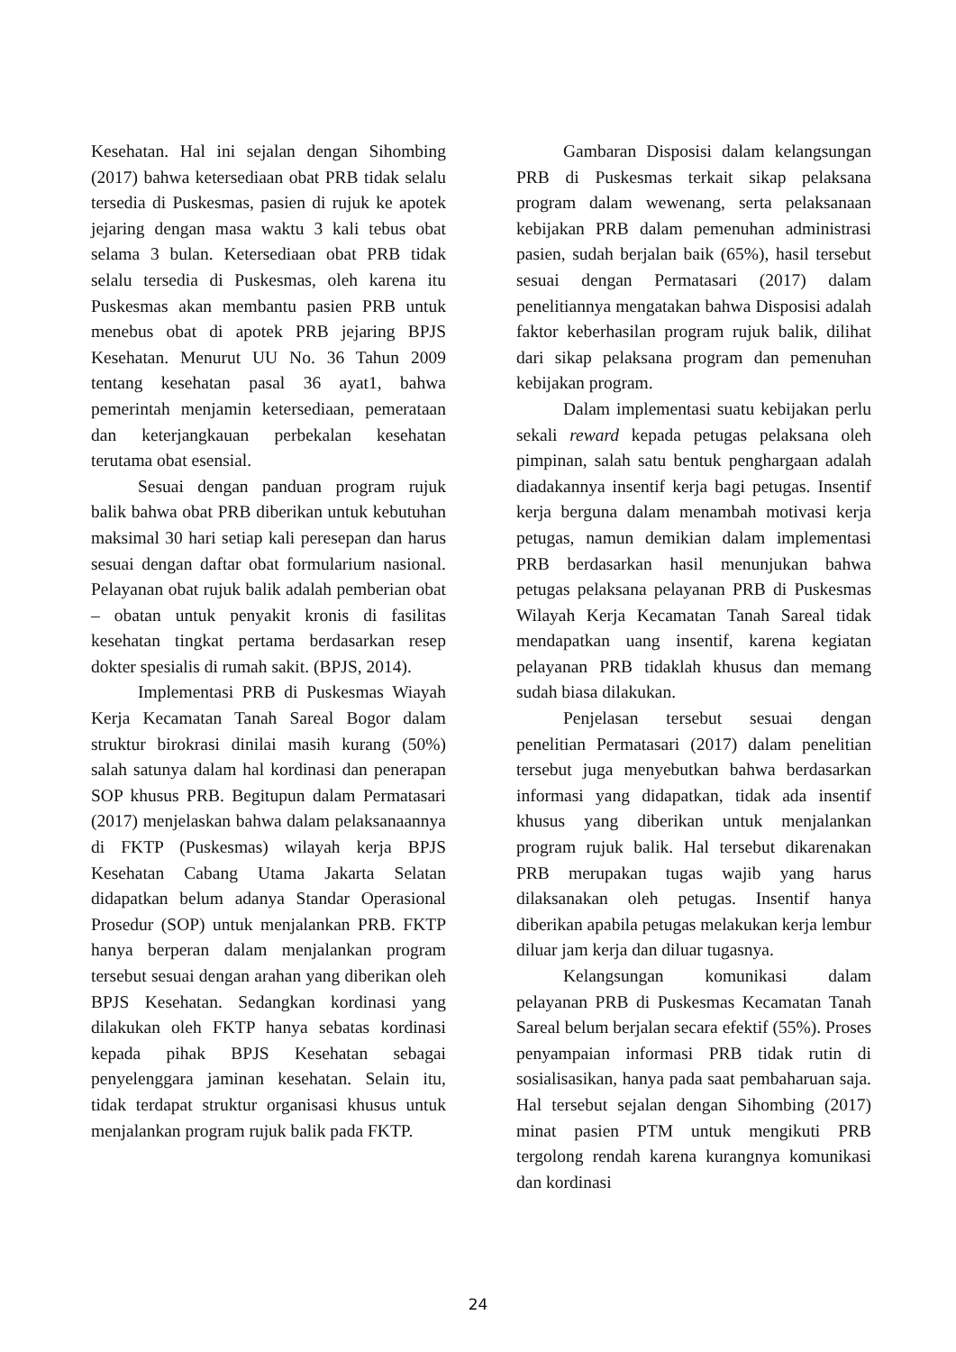Kesehatan. Hal ini sejalan dengan Sihombing (2017) bahwa ketersediaan obat PRB tidak selalu tersedia di Puskesmas, pasien di rujuk ke apotek jejaring dengan masa waktu 3 kali tebus obat selama 3 bulan. Ketersediaan obat PRB tidak selalu tersedia di Puskesmas, oleh karena itu Puskesmas akan membantu pasien PRB untuk menebus obat di apotek PRB jejaring BPJS Kesehatan. Menurut UU No. 36 Tahun 2009 tentang kesehatan pasal 36 ayat1, bahwa pemerintah menjamin ketersediaan, pemerataan dan keterjangkauan perbekalan kesehatan terutama obat esensial.
Sesuai dengan panduan program rujuk balik bahwa obat PRB diberikan untuk kebutuhan maksimal 30 hari setiap kali peresepan dan harus sesuai dengan daftar obat formularium nasional. Pelayanan obat rujuk balik adalah pemberian obat – obatan untuk penyakit kronis di fasilitas kesehatan tingkat pertama berdasarkan resep dokter spesialis di rumah sakit. (BPJS, 2014).
Implementasi PRB di Puskesmas Wiayah Kerja Kecamatan Tanah Sareal Bogor dalam struktur birokrasi dinilai masih kurang (50%) salah satunya dalam hal kordinasi dan penerapan SOP khusus PRB. Begitupun dalam Permatasari (2017) menjelaskan bahwa dalam pelaksanaannya di FKTP (Puskesmas) wilayah kerja BPJS Kesehatan Cabang Utama Jakarta Selatan didapatkan belum adanya Standar Operasional Prosedur (SOP) untuk menjalankan PRB. FKTP hanya berperan dalam menjalankan program tersebut sesuai dengan arahan yang diberikan oleh BPJS Kesehatan. Sedangkan kordinasi yang dilakukan oleh FKTP hanya sebatas kordinasi kepada pihak BPJS Kesehatan sebagai penyelenggara jaminan kesehatan. Selain itu, tidak terdapat struktur organisasi khusus untuk menjalankan program rujuk balik pada FKTP.
Gambaran Disposisi dalam kelangsungan PRB di Puskesmas terkait sikap pelaksana program dalam wewenang, serta pelaksanaan kebijakan PRB dalam pemenuhan administrasi pasien, sudah berjalan baik (65%), hasil tersebut sesuai dengan Permatasari (2017) dalam penelitiannya mengatakan bahwa Disposisi adalah faktor keberhasilan program rujuk balik, dilihat dari sikap pelaksana program dan pemenuhan kebijakan program.
Dalam implementasi suatu kebijakan perlu sekali reward kepada petugas pelaksana oleh pimpinan, salah satu bentuk penghargaan adalah diadakannya insentif kerja bagi petugas. Insentif kerja berguna dalam menambah motivasi kerja petugas, namun demikian dalam implementasi PRB berdasarkan hasil menunjukan bahwa petugas pelaksana pelayanan PRB di Puskesmas Wilayah Kerja Kecamatan Tanah Sareal tidak mendapatkan uang insentif, karena kegiatan pelayanan PRB tidaklah khusus dan memang sudah biasa dilakukan.
Penjelasan tersebut sesuai dengan penelitian Permatasari (2017) dalam penelitian tersebut juga menyebutkan bahwa berdasarkan informasi yang didapatkan, tidak ada insentif khusus yang diberikan untuk menjalankan program rujuk balik. Hal tersebut dikarenakan PRB merupakan tugas wajib yang harus dilaksanakan oleh petugas. Insentif hanya diberikan apabila petugas melakukan kerja lembur diluar jam kerja dan diluar tugasnya.
Kelangsungan komunikasi dalam pelayanan PRB di Puskesmas Kecamatan Tanah Sareal belum berjalan secara efektif (55%). Proses penyampaian informasi PRB tidak rutin di sosialisasikan, hanya pada saat pembaharuan saja. Hal tersebut sejalan dengan Sihombing (2017) minat pasien PTM untuk mengikuti PRB tergolong rendah karena kurangnya komunikasi dan kordinasi
24